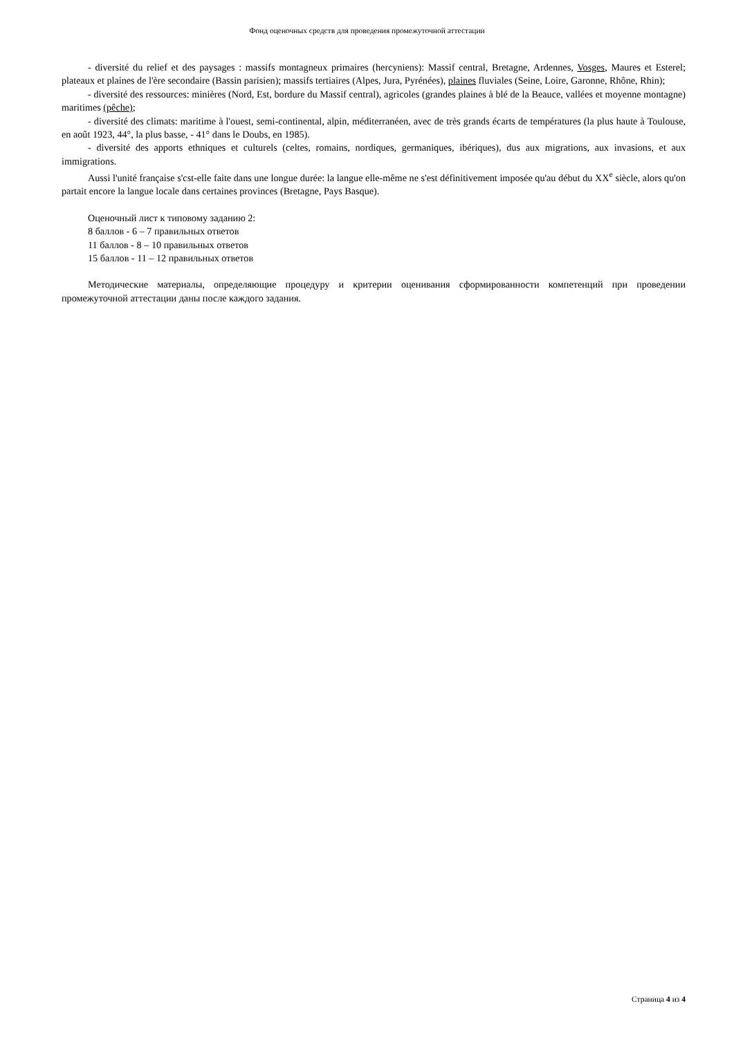Фонд оценочных средств для проведения промежуточной аттестации
- diversité du relief et des paysages : massifs montagneux primaires (hercyniens): Massif central, Bretagne, Ardennes, Vosges, Maures et Esterel; plateaux et plaines de l'ère secondaire (Bassin parisien); massifs tertiaires (Alpes, Jura, Pyrénées), plaines fluviales (Seine, Loire, Garonne, Rhône, Rhin);
- diversité des ressources: minières (Nord, Est, bordure du Massif central), agricoles (grandes plaines à blé de la Beauce, vallées et moyenne montagne) maritimes (pêche);
- diversité des climats: maritime à l'ouest, semi-continental, alpin, méditerranéen, avec de très grands écarts de températures (la plus haute à Toulouse, en août 1923, 44°, la plus basse, - 41° dans le Doubs, en 1985).
- diversité des apports ethniques et culturels (celtes, romains, nordiques, germaniques, ibériques), dus aux migrations, aux invasions, et aux immigrations.
Aussi l'unité française s'cst-elle faite dans une longue durée: la langue elle-même ne s'est définitivement imposée qu'au début du XX<sup>e</sup> siècle, alors qu'on partait encore la langue locale dans certaines provinces (Bretagne, Pays Basque).
Оценочный лист к типовому заданию 2:
8 баллов - 6 – 7 правильных ответов
11 баллов - 8 – 10 правильных ответов
15 баллов - 11 – 12 правильных ответов
Методические материалы, определяющие процедуру и критерии оценивания сформированности компетенций при проведении промежуточной аттестации даны после каждого задания.
Страница 4 из 4